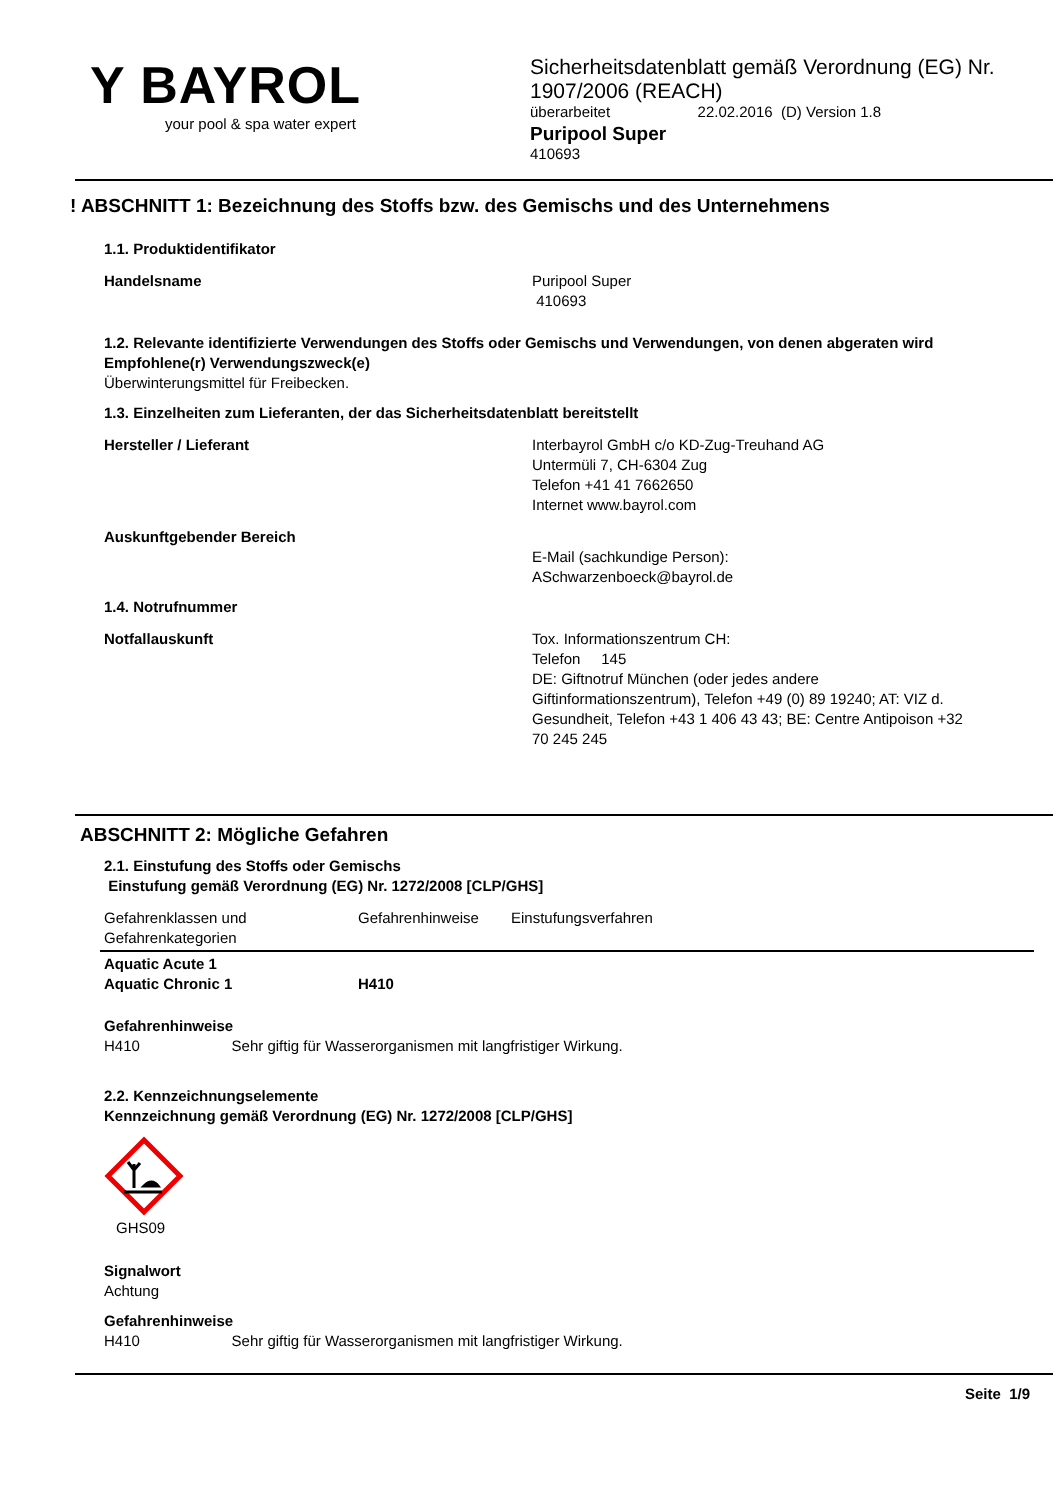Y BAYROL
your pool & spa water expert
Sicherheitsdatenblatt gemäß Verordnung (EG) Nr. 1907/2006 (REACH)
überarbeitet 22.02.2016 (D) Version 1.8
Puripool Super
410693
! ABSCHNITT 1: Bezeichnung des Stoffs bzw. des Gemischs und des Unternehmens
1.1. Produktidentifikator
Handelsname Puripool Super
410693
1.2. Relevante identifizierte Verwendungen des Stoffs oder Gemischs und Verwendungen, von denen abgeraten wird
Empfohlene(r) Verwendungszweck(e)
Überwinterungsmittel für Freibecken.
1.3. Einzelheiten zum Lieferanten, der das Sicherheitsdatenblatt bereitstellt
Hersteller / Lieferant Interbayrol GmbH c/o KD-Zug-Treuhand AG
Untermüli 7, CH-6304 Zug
Telefon +41 41 7662650
Internet www.bayrol.com
Auskunftgebender Bereich
E-Mail (sachkundige Person):
ASchwarzenboeck@bayrol.de
1.4. Notrufnummer
Notfallauskunft Tox. Informationszentrum CH:
Telefon 145
DE: Giftnotruf München (oder jedes andere Giftinformationszentrum), Telefon +49 (0) 89 19240; AT: VIZ d. Gesundheit, Telefon +43 1 406 43 43; BE: Centre Antipoison +32 70 245 245
ABSCHNITT 2: Mögliche Gefahren
2.1. Einstufung des Stoffs oder Gemischs
Einstufung gemäß Verordnung (EG) Nr. 1272/2008 [CLP/GHS]
| Gefahrenklassen und Gefahrenkategorien | Gefahrenhinweise | Einstufungsverfahren |
| --- | --- | --- |
| Aquatic Acute 1 Aquatic Chronic 1 | H410 | |
Gefahrenhinweise
H410 Sehr giftig für Wasserorganismen mit langfristiger Wirkung.
2.2. Kennzeichnungselemente
Kennzeichnung gemäß Verordnung (EG) Nr. 1272/2008 [CLP/GHS]
GHS09
Signalwort
Achtung
Gefahrenhinweise
H410 Sehr giftig für Wasserorganismen mit langfristiger Wirkung.
Seite 1/9